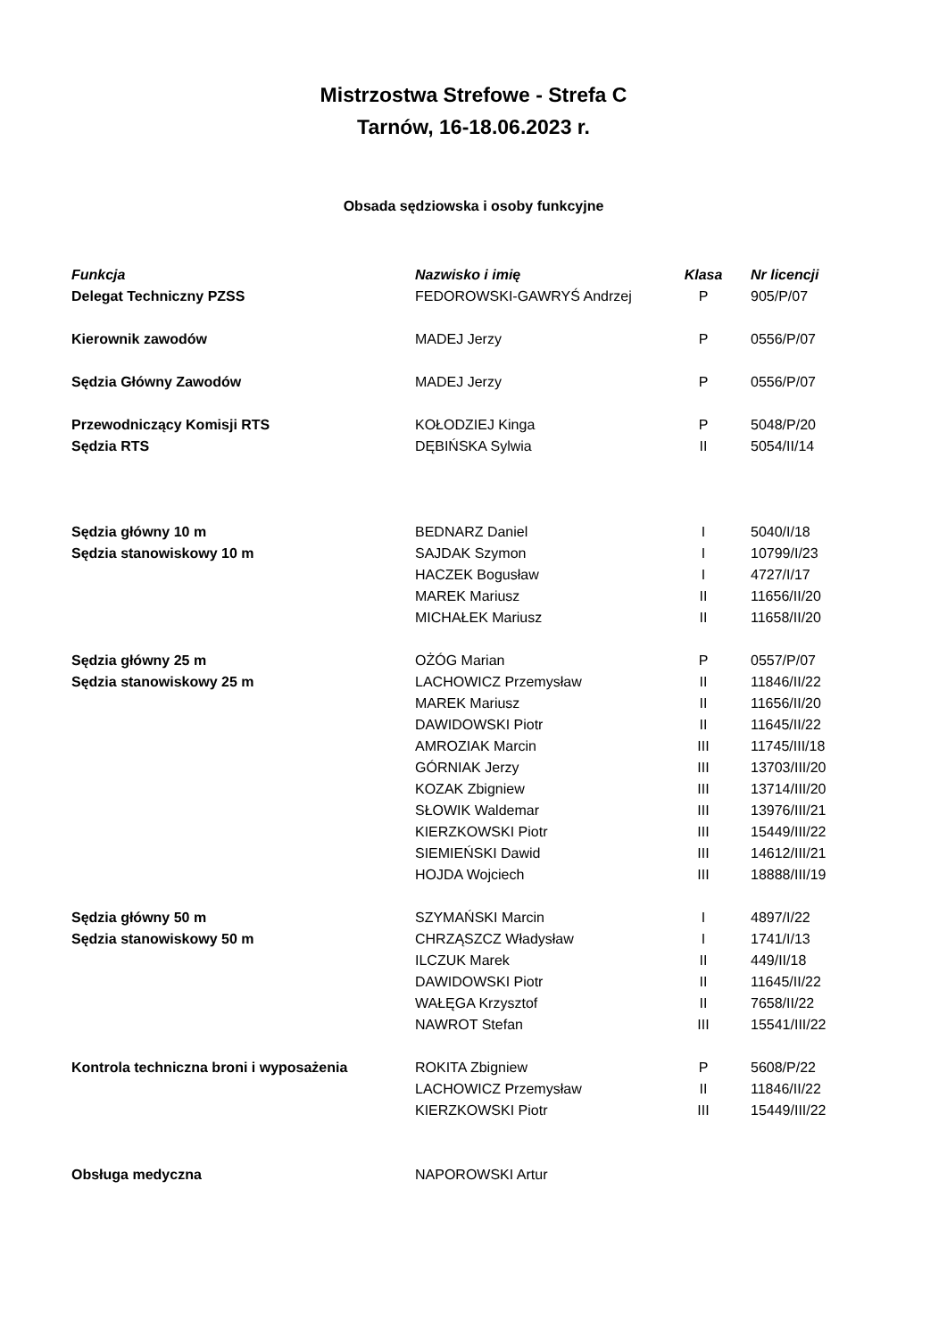Mistrzostwa Strefowe - Strefa C
Tarnów, 16-18.06.2023 r.
Obsada sędziowska i osoby funkcyjne
| Funkcja | Nazwisko i imię | Klasa | Nr licencji |
| --- | --- | --- | --- |
| Delegat Techniczny PZSS | FEDOROWSKI-GAWRYŚ Andrzej | P | 905/P/07 |
| Kierownik zawodów | MADEJ Jerzy | P | 0556/P/07 |
| Sędzia Główny Zawodów | MADEJ Jerzy | P | 0556/P/07 |
| Przewodniczący Komisji RTS | KOŁODZIEJ Kinga | P | 5048/P/20 |
| Sędzia RTS | DĘBIŃSKA Sylwia | II | 5054/II/14 |
| Sędzia główny 10 m | BEDNARZ Daniel | I | 5040/I/18 |
| Sędzia stanowiskowy 10 m | SAJDAK Szymon | I | 10799/I/23 |
| | HACZEK Bogusław | I | 4727/I/17 |
| | MAREK Mariusz | II | 11656/II/20 |
| | MICHAŁEK Mariusz | II | 11658/II/20 |
| Sędzia główny 25 m | OŻÓG Marian | P | 0557/P/07 |
| Sędzia stanowiskowy 25 m | LACHOWICZ Przemysław | II | 11846/II/22 |
| | MAREK Mariusz | II | 11656/II/20 |
| | DAWIDOWSKI Piotr | II | 11645/II/22 |
| | AMROZIAK Marcin | III | 11745/III/18 |
| | GÓRNIAK Jerzy | III | 13703/III/20 |
| | KOZAK Zbigniew | III | 13714/III/20 |
| | SŁOWIK Waldemar | III | 13976/III/21 |
| | KIERZKOWSKI Piotr | III | 15449/III/22 |
| | SIEMIEŃSKI Dawid | III | 14612/III/21 |
| | HOJDA Wojciech | III | 18888/III/19 |
| Sędzia główny 50 m | SZYMAŃSKI Marcin | I | 4897/I/22 |
| Sędzia stanowiskowy 50 m | CHRZĄSZCZ Władysław | I | 1741/I/13 |
| | ILCZUK Marek | II | 449/II/18 |
| | DAWIDOWSKI Piotr | II | 11645/II/22 |
| | WAŁĘGA Krzysztof | II | 7658/II/22 |
| | NAWROT Stefan | III | 15541/III/22 |
| Kontrola techniczna broni i wyposażenia | ROKITA Zbigniew | P | 5608/P/22 |
| | LACHOWICZ Przemysław | II | 11846/II/22 |
| | KIERZKOWSKI Piotr | III | 15449/III/22 |
| Obsługa medyczna | NAPOROWSKI Artur | | |